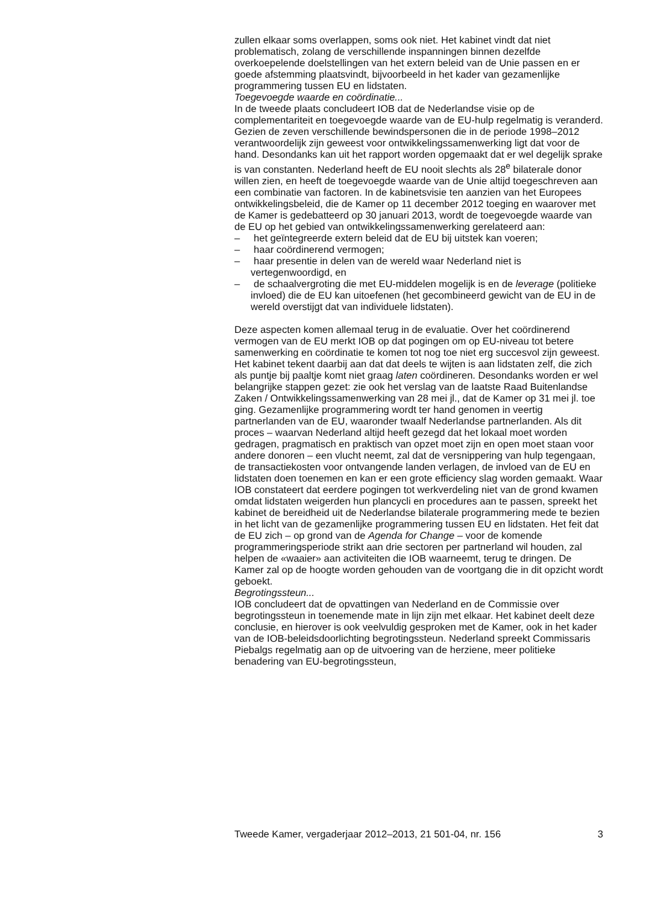zullen elkaar soms overlappen, soms ook niet. Het kabinet vindt dat niet problematisch, zolang de verschillende inspanningen binnen dezelfde overkoepelende doelstellingen van het extern beleid van de Unie passen en er goede afstemming plaatsvindt, bijvoorbeeld in het kader van gezamenlijke programmering tussen EU en lidstaten.
Toegevoegde waarde en coördinatie...
In de tweede plaats concludeert IOB dat de Nederlandse visie op de complementariteit en toegevoegde waarde van de EU-hulp regelmatig is veranderd. Gezien de zeven verschillende bewindspersonen die in de periode 1998–2012 verantwoordelijk zijn geweest voor ontwikkelingssamenwerking ligt dat voor de hand. Desondanks kan uit het rapport worden opgemaakt dat er wel degelijk sprake is van constanten. Nederland heeft de EU nooit slechts als 28<sup>e</sup> bilaterale donor willen zien, en heeft de toegevoegde waarde van de Unie altijd toegeschreven aan een combinatie van factoren. In de kabinetsvisie ten aanzien van het Europees ontwikkelingsbeleid, die de Kamer op 11 december 2012 toeging en waarover met de Kamer is gedebatteerd op 30 januari 2013, wordt de toegevoegde waarde van de EU op het gebied van ontwikkelingssamenwerking gerelateerd aan:
– het geïntegreerde extern beleid dat de EU bij uitstek kan voeren;
– haar coördinerend vermogen;
– haar presentie in delen van de wereld waar Nederland niet is vertegenwoordigd, en
– de schaalvergroting die met EU-middelen mogelijk is en de leverage (politieke invloed) die de EU kan uitoefenen (het gecombineerd gewicht van de EU in de wereld overstijgt dat van individuele lidstaten).
Deze aspecten komen allemaal terug in de evaluatie. Over het coördinerend vermogen van de EU merkt IOB op dat pogingen om op EU-niveau tot betere samenwerking en coördinatie te komen tot nog toe niet erg succesvol zijn geweest. Het kabinet tekent daarbij aan dat dat deels te wijten is aan lidstaten zelf, die zich als puntje bij paaltje komt niet graag laten coördineren. Desondanks worden er wel belangrijke stappen gezet: zie ook het verslag van de laatste Raad Buitenlandse Zaken / Ontwikkelingssamenwerking van 28 mei jl., dat de Kamer op 31 mei jl. toe ging. Gezamenlijke programmering wordt ter hand genomen in veertig partnerlanden van de EU, waaronder twaalf Nederlandse partnerlanden. Als dit proces – waarvan Nederland altijd heeft gezegd dat het lokaal moet worden gedragen, pragmatisch en praktisch van opzet moet zijn en open moet staan voor andere donoren – een vlucht neemt, zal dat de versnippering van hulp tegengaan, de transactiekosten voor ontvangende landen verlagen, de invloed van de EU en lidstaten doen toenemen en kan er een grote efficiency slag worden gemaakt. Waar IOB constateert dat eerdere pogingen tot werkverdeling niet van de grond kwamen omdat lidstaten weigerden hun plancycli en procedures aan te passen, spreekt het kabinet de bereidheid uit de Nederlandse bilaterale programmering mede te bezien in het licht van de gezamenlijke programmering tussen EU en lidstaten. Het feit dat de EU zich – op grond van de Agenda for Change – voor de komende programmeringsperiode strikt aan drie sectoren per partnerland wil houden, zal helpen de «waaier» aan activiteiten die IOB waarneemt, terug te dringen. De Kamer zal op de hoogte worden gehouden van de voortgang die in dit opzicht wordt geboekt.
Begrotingssteun...
IOB concludeert dat de opvattingen van Nederland en de Commissie over begrotingssteun in toenemende mate in lijn zijn met elkaar. Het kabinet deelt deze conclusie, en hierover is ook veelvuldig gesproken met de Kamer, ook in het kader van de IOB-beleidsdoorlichting begrotingssteun. Nederland spreekt Commissaris Piebalgs regelmatig aan op de uitvoering van de herziene, meer politieke benadering van EU-begrotingssteun,
Tweede Kamer, vergaderjaar 2012–2013, 21 501-04, nr. 156 3